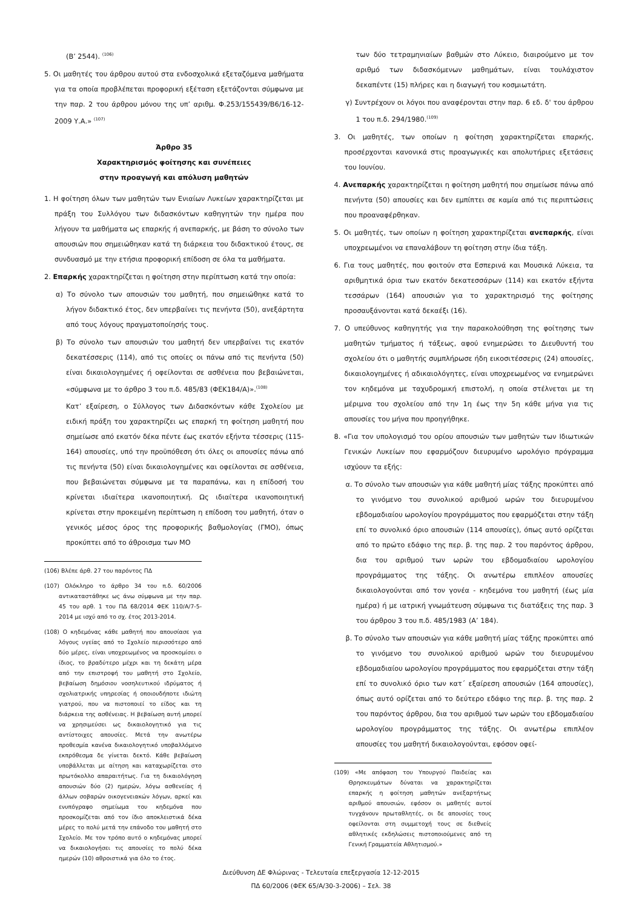(Β’ 2544). <sup>(106)</sup>
5. Οι μαθητές του άρθρου αυτού στα ενδοσχολικά εξεταζόμενα μαθήματα για τα οποία προβλέπεται προφορική εξέταση εξετάζονται σύμφωνα με την παρ. 2 του άρθρου μόνου της υπ’ αριθμ. Φ.253/155439/Β6/16-12-2009 Υ.Α.» <sup>(107)</sup>
Άρθρο 35
Χαρακτηρισμός φοίτησης και συνέπειες
στην προαγωγή και απόλυση μαθητών
1. Η φοίτηση όλων των μαθητών των Ενιαίων Λυκείων χαρακτηρίζεται με πράξη του Συλλόγου των διδασκόντων καθηγητών την ημέρα που λήγουν τα μαθήματα ως επαρκής ή ανεπαρκής, με βάση το σύνολο των απουσιών που σημειώθηκαν κατά τη διάρκεια του διδακτικού έτους, σε συνδυασμό με την ετήσια προφορική επίδοση σε όλα τα μαθήματα.
2. Επαρκής χαρακτηρίζεται η φοίτηση στην περίπτωση κατά την οποία:
α) Το σύνολο των απουσιών του μαθητή, που σημειώθηκε κατά το λήγον διδακτικό έτος, δεν υπερβαίνει τις πενήντα (50), ανεξάρτητα από τους λόγους πραγματοποίησής τους.
β) Το σύνολο των απουσιών του μαθητή δεν υπερβαίνει τις εκατόν δεκατέσσερις (114), από τις οποίες οι πάνω από τις πενήντα (50) είναι δικαιολογημένες ή οφείλονται σε ασθένεια που βεβαιώνεται, «σύμφωνα με το άρθρο 3 του π.δ. 485/83 (ΦΕΚ184/Α)».<sup>(108)</sup>
Κατ’ εξαίρεση, ο Σύλλογος των Διδασκόντων κάθε Σχολείου με ειδική πράξη του χαρακτηρίζει ως επαρκή τη φοίτηση μαθητή που σημείωσε από εκατόν δέκα πέντε έως εκατόν εξήντα τέσσερις (115-164) απουσίες, υπό την προϋπόθεση ότι όλες οι απουσίες πάνω από τις πενήντα (50) είναι δικαιολογημένες και οφείλονται σε ασθένεια, που βεβαιώνεται σύμφωνα με τα παραπάνω, και η επίδοσή του κρίνεται ιδιαίτερα ικανοποιητική. Ως ιδιαίτερα ικανοποιητική κρίνεται στην προκειμένη περίπτωση η επίδοση του μαθητή, όταν ο γενικός μέσος όρος της προφορικής βαθμολογίας (ΓΜΟ), όπως προκύπτει από το άθροισμα των ΜΟ
(106) Βλέπε άρθ. 27 του παρόντος ΠΔ
(107) Ολόκληρο το άρθρο 34 του π.δ. 60/2006 αντικαταστάθηκε ως άνω σύμφωνα με την παρ. 45 του αρθ. 1 του ΠΔ 68/2014 ΦΕΚ 110/Α/7-5-2014 με ισχύ από το σχ. έτος 2013-2014.
(108) Ο κηδεμόνας κάθε μαθητή που απουσίασε για λόγους υγείας από το Σχολείο περισσότερο από δύο μέρες, είναι υποχρεωμένος να προσκομίσει ο ίδιος, το βραδύτερο μέχρι και τη δεκάτη μέρα από την επιστροφή του μαθητή στο Σχολείο, βεβαίωση δημόσιου νοσηλευτικού ιδρύματος ή σχολιατρικής υπηρεσίας ή οποιουδήποτε ιδιώτη γιατρού, που να πιστοποιεί το είδος και τη διάρκεια της ασθένειας. Η βεβαίωση αυτή μπορεί να χρησιμεύσει ως δικαιολογητικό για τις αντίστοιχες απουσίες. Μετά την ανωτέρω προθεσμία κανένα δικαιολογητικό υποβαλλόμενο εκπρόθεσμα δε γίνεται δεκτό. Κάθε βεβαίωση υποβάλλεται με αίτηση και καταχωρίζεται στο πρωτόκολλο απαραιτήτως. Για τη δικαιολόγηση απουσιών δύο (2) ημερών, λόγω ασθενείας ή άλλων σοβαρών οικογενειακών λόγων, αρκεί και ενυπόγραφο σημείωμα του κηδεμόνα που προσκομίζεται από τον ίδιο αποκλειστικά δέκα μέρες το πολύ μετά την επάνοδο του μαθητή στο Σχολείο. Με τον τρόπο αυτό ο κηδεμόνας μπορεί να δικαιολογήσει τις απουσίες το πολύ δέκα ημερών (10) αθροιστικά για όλο το έτος.
των δύο τετραμηνιαίων βαθμών στο Λύκειο, διαιρούμενο με τον αριθμό των διδασκόμενων μαθημάτων, είναι τουλάχιστον δεκαπέντε (15) πλήρες και η διαγωγή του κοσμιωτάτη.
γ) Συντρέχουν οι λόγοι που αναφέρονται στην παρ. 6 εδ. δ' του άρθρου 1 του π.δ. 294/1980.<sup>(109)</sup>
3. Οι μαθητές, των οποίων η φοίτηση χαρακτηρίζεται επαρκής, προσέρχονται κανονικά στις προαγωγικές και απολυτήριες εξετάσεις του Ιουνίου.
4. Ανεπαρκής χαρακτηρίζεται η φοίτηση μαθητή που σημείωσε πάνω από πενήντα (50) απουσίες και δεν εμπίπτει σε καμία από τις περιπτώσεις που προαναφέρθηκαν.
5. Οι μαθητές, των οποίων η φοίτηση χαρακτηρίζεται ανεπαρκής, είναι υποχρεωμένοι να επαναλάβουν τη φοίτηση στην ίδια τάξη.
6. Για τους μαθητές, που φοιτούν στα Εσπερινά και Μουσικά Λύκεια, τα αριθμητικά όρια των εκατόν δεκατεσσάρων (114) και εκατόν εξήντα τεσσάρων (164) απουσιών για το χαρακτηρισμό της φοίτησης προσαυξάνονται κατά δεκαέξι (16).
7. Ο υπεύθυνος καθηγητής για την παρακολούθηση της φοίτησης των μαθητών τμήματος ή τάξεως, αφού ενημερώσει το Διευθυντή του σχολείου ότι ο μαθητής συμπλήρωσε ήδη εικοσιτέσσερις (24) απουσίες, δικαιολογημένες ή αδικαιολόγητες, είναι υποχρεωμένος να ενημερώνει τον κηδεμόνα με ταχυδρομική επιστολή, η οποία στέλνεται με τη μέριμνα του σχολείου από την 1η έως την 5η κάθε μήνα για τις απουσίες του μήνα που προηγήθηκε.
8. «Για τον υπολογισμό του ορίου απουσιών των μαθητών των Ιδιωτικών Γενικών Λυκείων που εφαρμόζουν διευρυμένο ωρολόγιο πρόγραμμα ισχύουν τα εξής:
α. Το σύνολο των απουσιών για κάθε μαθητή μίας τάξης προκύπτει από το γινόμενο του συνολικού αριθμού ωρών του διευρυμένου εβδομαδιαίου ωρολογίου προγράμματος που εφαρμόζεται στην τάξη επί το συνολικό όριο απουσιών (114 απουσίες), όπως αυτό ορίζεται από το πρώτο εδάφιο της περ. β. της παρ. 2 του παρόντος άρθρου, δια του αριθμού των ωρών του εβδομαδιαίου ωρολογίου προγράμματος της τάξης. Οι ανωτέρω επιπλέον απουσίες δικαιολογούνται από τον γονέα - κηδεμόνα του μαθητή (έως μία ημέρα) ή με ιατρική γνωμάτευση σύμφωνα τις διατάξεις της παρ. 3 του άρθρου 3 του π.δ. 485/1983 (Α’ 184).
β. Το σύνολο των απουσιών για κάθε μαθητή μίας τάξης προκύπτει από το γινόμενο του συνολικού αριθμού ωρών του διευρυμένου εβδομαδιαίου ωρολογίου προγράμματος που εφαρμόζεται στην τάξη επί το συνολικό όριο των κατ΄ εξαίρεση απουσιών (164 απουσίες), όπως αυτό ορίζεται από το δεύτερο εδάφιο της περ. β. της παρ. 2 του παρόντος άρθρου, δια του αριθμού των ωρών του εβδομαδιαίου ωρολογίου προγράμματος της τάξης. Οι ανωτέρω επιπλέον απουσίες του μαθητή δικαιολογούνται, εφόσον οφεί-
(109) «Με απόφαση του Υπουργού Παιδείας και Θρησκευμάτων δύναται να χαρακτηρίζεται επαρκής η φοίτηση μαθητών ανεξαρτήτως αριθμού απουσιών, εφόσον οι μαθητές αυτοί τυγχάνουν πρωταθλητές, οι δε απουσίες τους οφείλονται στη συμμετοχή τους σε διεθνείς αθλητικές εκδηλώσεις πιστοποιούμενες από τη Γενική Γραμματεία Αθλητισμού.»
Διεύθυνση ΔΕ Φλώρινας - Τελευταία επεξεργασία 12-12-2015
ΠΔ 60/2006 (ΦΕΚ 65/Α/30-3-2006) – Σελ. 38